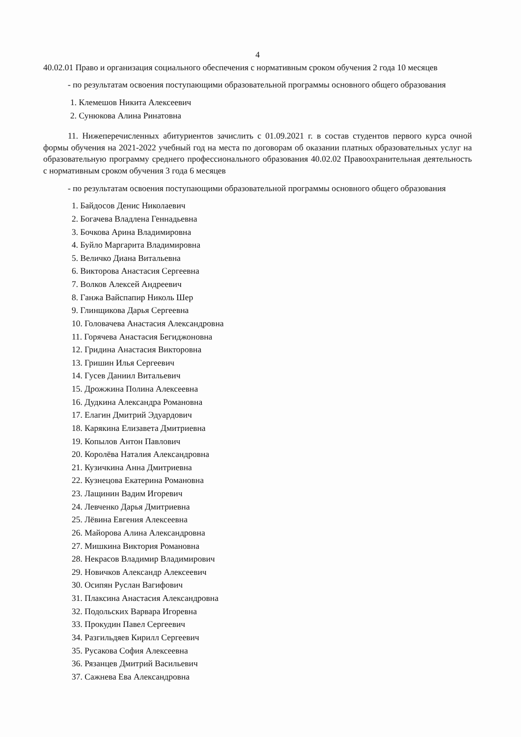4
40.02.01 Право и организация социального обеспечения с нормативным сроком обучения 2 года 10 месяцев
- по результатам освоения поступающими образовательной программы основного общего образования
1. Клемешов Никита Алексеевич
2. Сунюкова Алина Ринатовна
11. Нижеперечисленных абитуриентов зачислить с 01.09.2021 г. в состав студентов первого курса очной формы обучения на 2021-2022 учебный год на места по договорам об оказании платных образовательных услуг на образовательную программу среднего профессионального образования 40.02.02 Правоохранительная деятельность с нормативным сроком обучения 3 года 6 месяцев
- по результатам освоения поступающими образовательной программы основного общего образования
1. Байдосов Денис Николаевич
2. Богачева Владлена Геннадьевна
3. Бочкова Арина Владимировна
4. Буйло Маргарита Владимировна
5. Величко Диана Витальевна
6. Викторова Анастасия Сергеевна
7. Волков Алексей Андреевич
8. Ганжа Вайспапир Николь Шер
9. Глинщикова Дарья Сергеевна
10. Головачева Анастасия Александровна
11. Горячева Анастасия Бегиджоновна
12. Гридина Анастасия Викторовна
13. Гришин Илья Сергеевич
14. Гусев Даниил Витальевич
15. Дрожжина Полина Алексеевна
16. Дудкина Александра Романовна
17. Елагин Дмитрий Эдуардович
18. Карякина Елизавета Дмитриевна
19. Копылов Антон Павлович
20. Королёва Наталия Александровна
21. Кузичкина Анна Дмитриевна
22. Кузнецова Екатерина Романовна
23. Лащинин Вадим Игоревич
24. Левченко Дарья Дмитриевна
25. Лёвина Евгения Алексеевна
26. Майорова Алина Александровна
27. Мишкина Виктория Романовна
28. Некрасов Владимир Владимирович
29. Новичков Александр Алексеевич
30. Осипян Руслан Вагифович
31. Плаксина Анастасия Александровна
32. Подольских Варвара Игоревна
33. Прокудин Павел Сергеевич
34. Разгильдяев Кирилл Сергеевич
35. Русакова София Алексеевна
36. Рязанцев Дмитрий Васильевич
37. Сажнева Ева Александровна